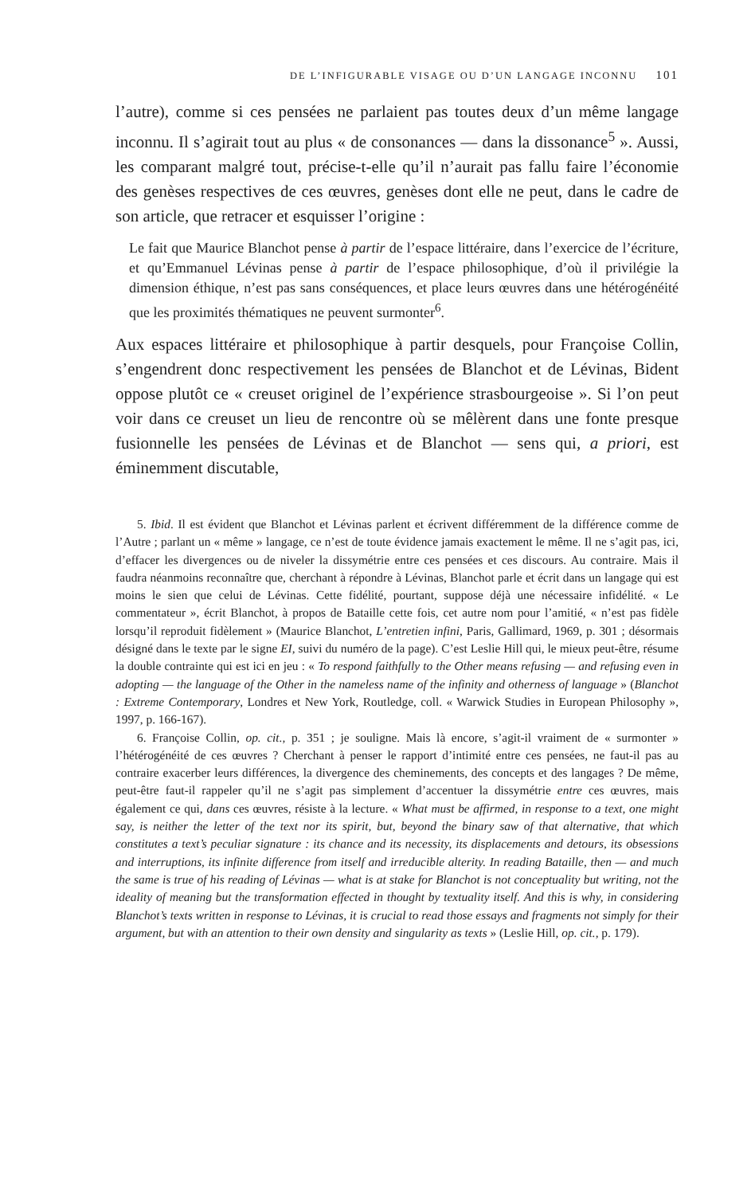DE L’INFIGURABLE VISAGE OU D’UN LANGAGE INCONNU 101
l’autre), comme si ces pensées ne parlaient pas toutes deux d’un même langage inconnu. Il s’agirait tout au plus « de consonances — dans la dissonance<sup>5</sup> ». Aussi, les comparant malgré tout, précise-t-elle qu’il n’aurait pas fallu faire l’économie des genèses respectives de ces œuvres, genèses dont elle ne peut, dans le cadre de son article, que retracer et esquisser l’origine :
Le fait que Maurice Blanchot pense à partir de l’espace littéraire, dans l’exercice de l’écriture, et qu’Emmanuel Lévinas pense à partir de l’espace philosophique, d’où il privilégie la dimension éthique, n’est pas sans conséquences, et place leurs œuvres dans une hétérogénéité que les proximités thématiques ne peuvent surmonter<sup>6</sup>.
Aux espaces littéraire et philosophique à partir desquels, pour Françoise Collin, s’engendrent donc respectivement les pensées de Blanchot et de Lévinas, Bident oppose plutôt ce « creuset originel de l’expérience strasbourgeoise ». Si l’on peut voir dans ce creuset un lieu de rencontre où se mêlèrent dans une fonte presque fusionnelle les pensées de Lévinas et de Blanchot — sens qui, a priori, est éminemment discutable,
5. Ibid. Il est évident que Blanchot et Lévinas parlent et écrivent différemment de la différence comme de l’Autre ; parlant un « même » langage, ce n’est de toute évidence jamais exactement le même. Il ne s’agit pas, ici, d’effacer les divergences ou de niveler la dissymétrie entre ces pensées et ces discours. Au contraire. Mais il faudra néanmoins reconnaître que, cherchant à répondre à Lévinas, Blanchot parle et écrit dans un langage qui est moins le sien que celui de Lévinas. Cette fidélité, pourtant, suppose déjà une nécessaire infidélité. « Le commentateur », écrit Blanchot, à propos de Bataille cette fois, cet autre nom pour l’amitié, « n’est pas fidèle lorsqu’il reproduit fidèlement » (Maurice Blanchot, L’entretien infini, Paris, Gallimard, 1969, p. 301 ; désormais désigné dans le texte par le signe EI, suivi du numéro de la page). C’est Leslie Hill qui, le mieux peut-être, résume la double contrainte qui est ici en jeu : « To respond faithfully to the Other means refusing — and refusing even in adopting — the language of the Other in the nameless name of the infinity and otherness of language » (Blanchot : Extreme Contemporary, Londres et New York, Routledge, coll. « Warwick Studies in European Philosophy », 1997, p. 166-167).
6. Françoise Collin, op. cit., p. 351 ; je souligne. Mais là encore, s’agit-il vraiment de « surmonter » l’hétérogénéité de ces œuvres ? Cherchant à penser le rapport d’intimité entre ces pensées, ne faut-il pas au contraire exacerber leurs différences, la divergence des cheminements, des concepts et des langages ? De même, peut-être faut-il rappeler qu’il ne s’agit pas simplement d’accentuer la dissymétrie entre ces œuvres, mais également ce qui, dans ces œuvres, résiste à la lecture. « What must be affirmed, in response to a text, one might say, is neither the letter of the text nor its spirit, but, beyond the binary saw of that alternative, that which constitutes a text’s peculiar signature : its chance and its necessity, its displacements and detours, its obsessions and interruptions, its infinite difference from itself and irreducible alterity. In reading Bataille, then — and much the same is true of his reading of Lévinas — what is at stake for Blanchot is not conceptuality but writing, not the ideality of meaning but the transformation effected in thought by textuality itself. And this is why, in considering Blanchot’s texts written in response to Lévinas, it is crucial to read those essays and fragments not simply for their argument, but with an attention to their own density and singularity as texts » (Leslie Hill, op. cit., p. 179).